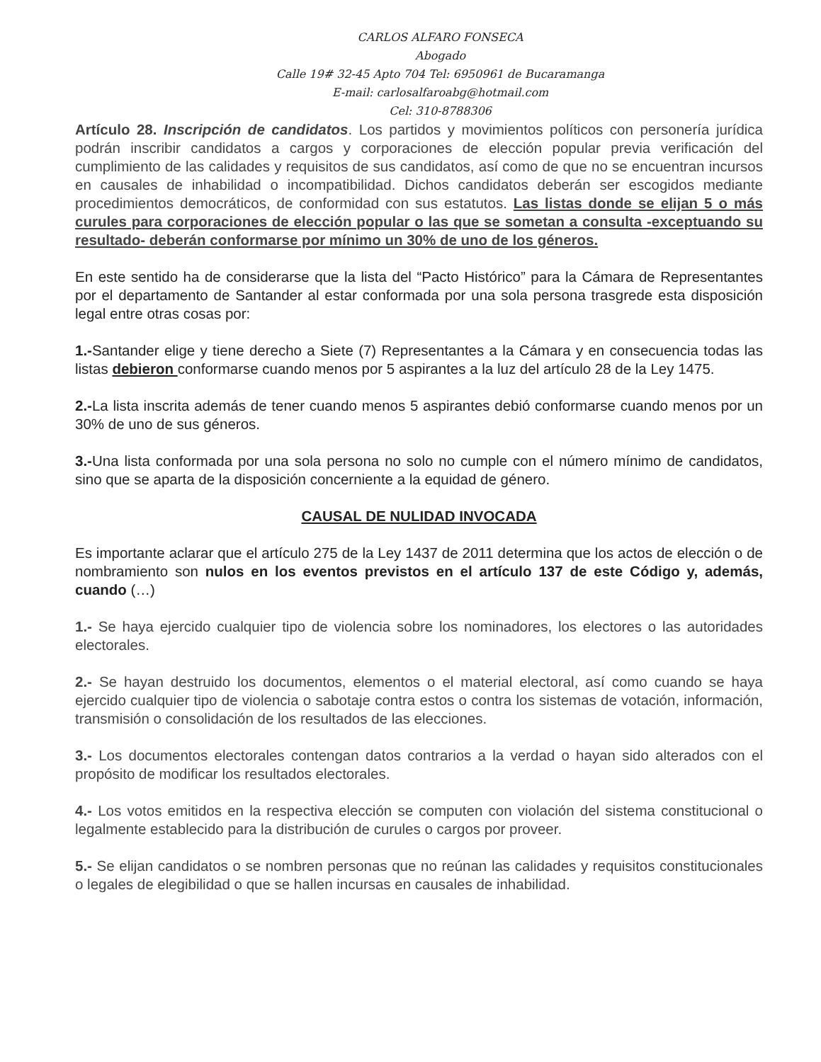CARLOS ALFARO FONSECA
Abogado
Calle 19# 32-45 Apto 704 Tel: 6950961 de Bucaramanga
E-mail: carlosalfaroabg@hotmail.com
Cel: 310-8788306
Artículo 28. Inscripción de candidatos. Los partidos y movimientos políticos con personería jurídica podrán inscribir candidatos a cargos y corporaciones de elección popular previa verificación del cumplimiento de las calidades y requisitos de sus candidatos, así como de que no se encuentran incursos en causales de inhabilidad o incompatibilidad. Dichos candidatos deberán ser escogidos mediante procedimientos democráticos, de conformidad con sus estatutos. Las listas donde se elijan 5 o más curules para corporaciones de elección popular o las que se sometan a consulta -exceptuando su resultado- deberán conformarse por mínimo un 30% de uno de los géneros.
En este sentido ha de considerarse que la lista del “Pacto Histórico” para la Cámara de Representantes por el departamento de Santander al estar conformada por una sola persona trasgrede esta disposición legal entre otras cosas por:
1.-Santander elige y tiene derecho a Siete (7) Representantes a la Cámara y en consecuencia todas las listas debieron conformarse cuando menos por 5 aspirantes a la luz del artículo 28 de la Ley 1475.
2.-La lista inscrita además de tener cuando menos 5 aspirantes debió conformarse cuando menos por un 30% de uno de sus géneros.
3.-Una lista conformada por una sola persona no solo no cumple con el número mínimo de candidatos, sino que se aparta de la disposición concerniente a la equidad de género.
CAUSAL DE NULIDAD INVOCADA
Es importante aclarar que el artículo 275 de la Ley 1437 de 2011 determina que los actos de elección o de nombramiento son nulos en los eventos previstos en el artículo 137 de este Código y, además, cuando (…)
1.- Se haya ejercido cualquier tipo de violencia sobre los nominadores, los electores o las autoridades electorales.
2.- Se hayan destruido los documentos, elementos o el material electoral, así como cuando se haya ejercido cualquier tipo de violencia o sabotaje contra estos o contra los sistemas de votación, información, transmisión o consolidación de los resultados de las elecciones.
3.- Los documentos electorales contengan datos contrarios a la verdad o hayan sido alterados con el propósito de modificar los resultados electorales.
4.- Los votos emitidos en la respectiva elección se computen con violación del sistema constitucional o legalmente establecido para la distribución de curules o cargos por proveer.
5.- Se elijan candidatos o se nombren personas que no reúnan las calidades y requisitos constitucionales o legales de elegibilidad o que se hallen incursas en causales de inhabilidad.